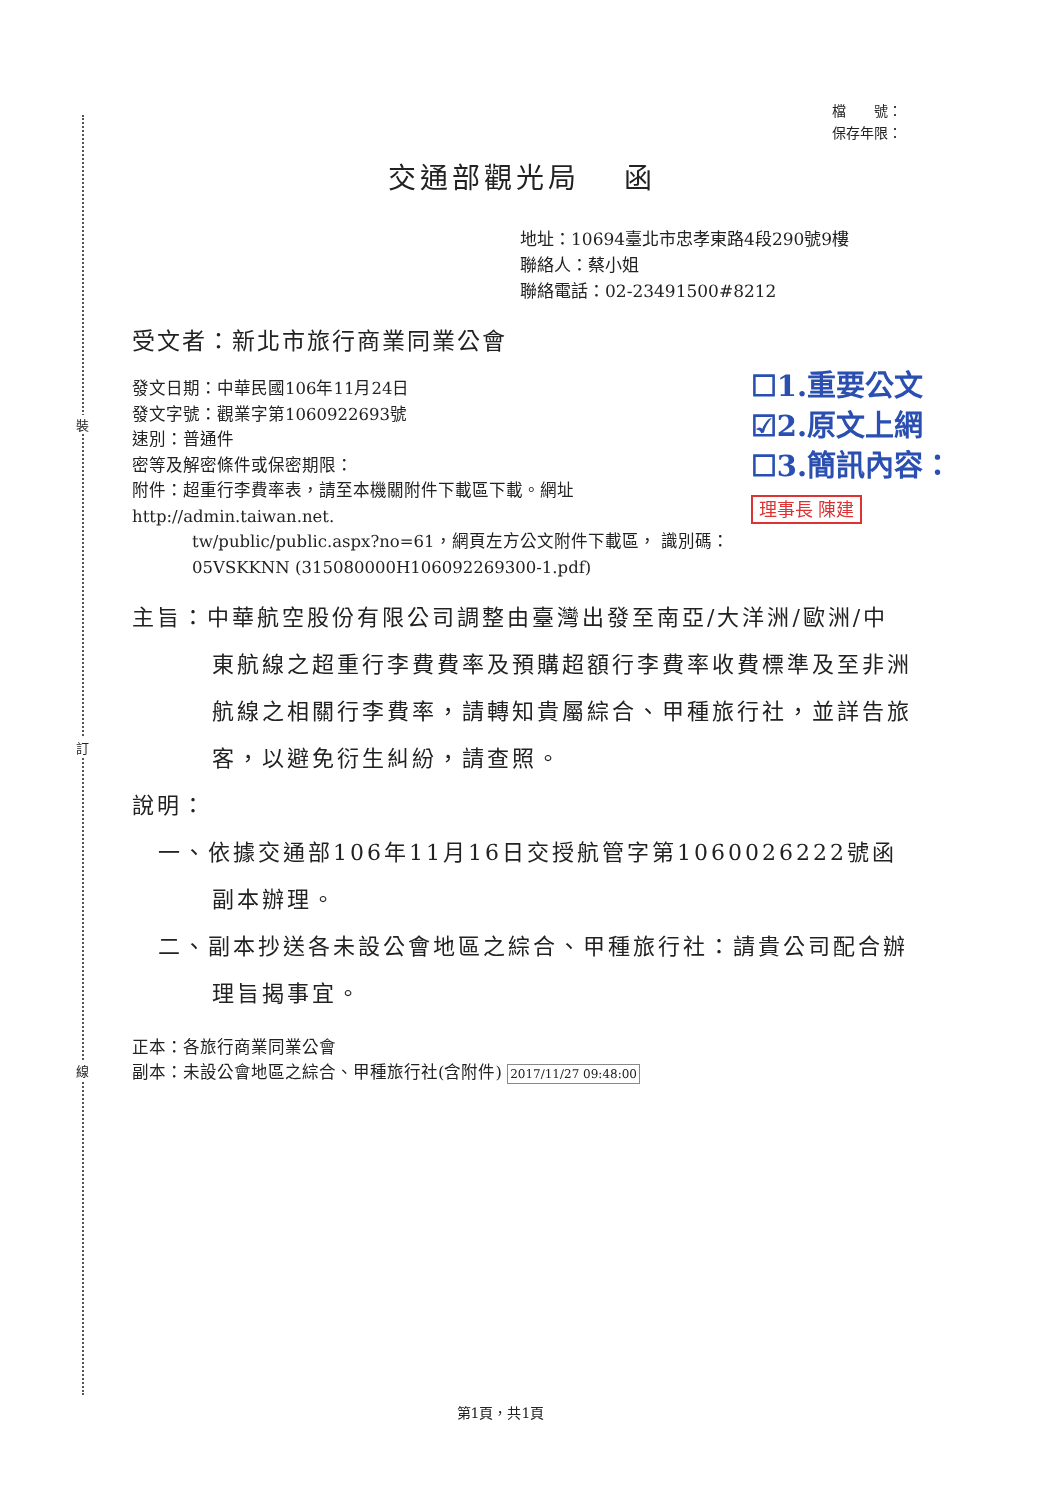裝
訂
線
檔　　號：
保存年限：
交通部觀光局　 函
地址：10694臺北市忠孝東路4段290號9樓
聯絡人：蔡小姐
聯絡電話：02-23491500#8212
受文者：新北市旅行商業同業公會
☐1.重要公文
☑2.原文上網
☐3.簡訊內容：
理事長 陳建
發文日期：中華民國106年11月24日
發文字號：觀業字第1060922693號
速別：普通件
密等及解密條件或保密期限：
附件：超重行李費率表，請至本機關附件下載區下載。網址http://admin.taiwan.net.
tw/public/public.aspx?no=61，網頁左方公文附件下載區， 識別碼：05VSKKNN (315080000H106092269300-1.pdf)
主旨：中華航空股份有限公司調整由臺灣出發至南亞/大洋洲/歐洲/中東航線之超重行李費費率及預購超額行李費率收費標準及至非洲航線之相關行李費率，請轉知貴屬綜合、甲種旅行社，並詳告旅客，以避免衍生糾紛，請查照。
說明：
一、依據交通部106年11月16日交授航管字第1060026222號函副本辦理。
二、副本抄送各未設公會地區之綜合、甲種旅行社：請貴公司配合辦理旨揭事宜。
正本：各旅行商業同業公會
副本：未設公會地區之綜合、甲種旅行社(含附件) 2017/11/27 09:48:00
第1頁，共1頁